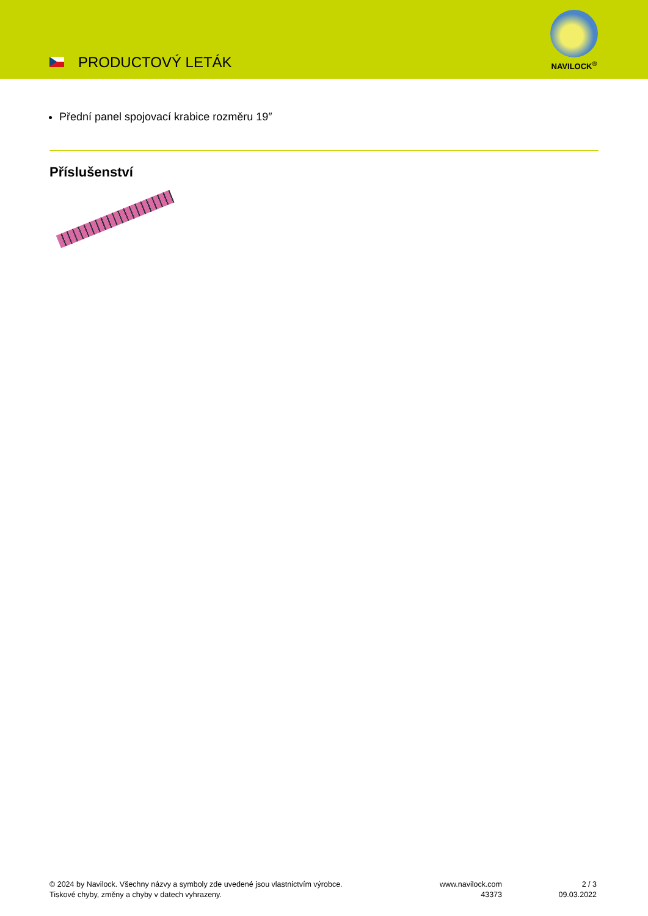PRODUCTOVÝ LETÁK
NAVILOCK<sup>®</sup>
Přední panel spojovací krabice rozměru 19″
Příslušenství
© 2024 by Navilock. Všechny názvy a symboly zde uvedené jsou vlastnictvím výrobce.
Tiskové chyby, změny a chyby v datech vyhrazeny.
www.navilock.com
43373
2 / 3
09.03.2022